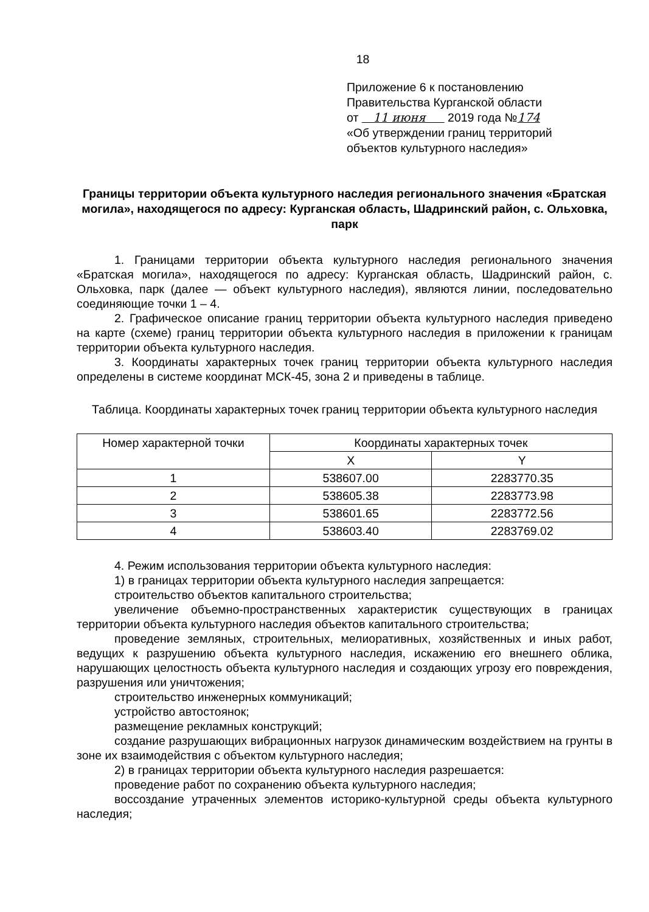18
Приложение 6 к постановлению
Правительства Курганской области
от 11 июня 2019 года №174
«Об утверждении границ территорий
объектов культурного наследия»
Границы территории объекта культурного наследия регионального значения «Братская могила», находящегося по адресу: Курганская область, Шадринский район, с. Ольховка, парк
1. Границами территории объекта культурного наследия регионального значения «Братская могила», находящегося по адресу: Курганская область, Шадринский район, с. Ольховка, парк (далее — объект культурного наследия), являются линии, последовательно соединяющие точки 1 – 4.
2. Графическое описание границ территории объекта культурного наследия приведено на карте (схеме) границ территории объекта культурного наследия в приложении к границам территории объекта культурного наследия.
3. Координаты характерных точек границ территории объекта культурного наследия определены в системе координат МСК-45, зона 2 и приведены в таблице.
Таблица. Координаты характерных точек границ территории объекта культурного наследия
| Номер характерной точки | Координаты характерных точек | |
| --- | --- | --- |
| | X | Y |
| 1 | 538607.00 | 2283770.35 |
| 2 | 538605.38 | 2283773.98 |
| 3 | 538601.65 | 2283772.56 |
| 4 | 538603.40 | 2283769.02 |
4. Режим использования территории объекта культурного наследия:
1) в границах территории объекта культурного наследия запрещается:
строительство объектов капитального строительства;
увеличение объемно-пространственных характеристик существующих в границах территории объекта культурного наследия объектов капитального строительства;
проведение земляных, строительных, мелиоративных, хозяйственных и иных работ, ведущих к разрушению объекта культурного наследия, искажению его внешнего облика, нарушающих целостность объекта культурного наследия и создающих угрозу его повреждения, разрушения или уничтожения;
строительство инженерных коммуникаций;
устройство автостоянок;
размещение рекламных конструкций;
создание разрушающих вибрационных нагрузок динамическим воздействием на грунты в зоне их взаимодействия с объектом культурного наследия;
2) в границах территории объекта культурного наследия разрешается:
проведение работ по сохранению объекта культурного наследия;
воссоздание утраченных элементов историко-культурной среды объекта культурного наследия;